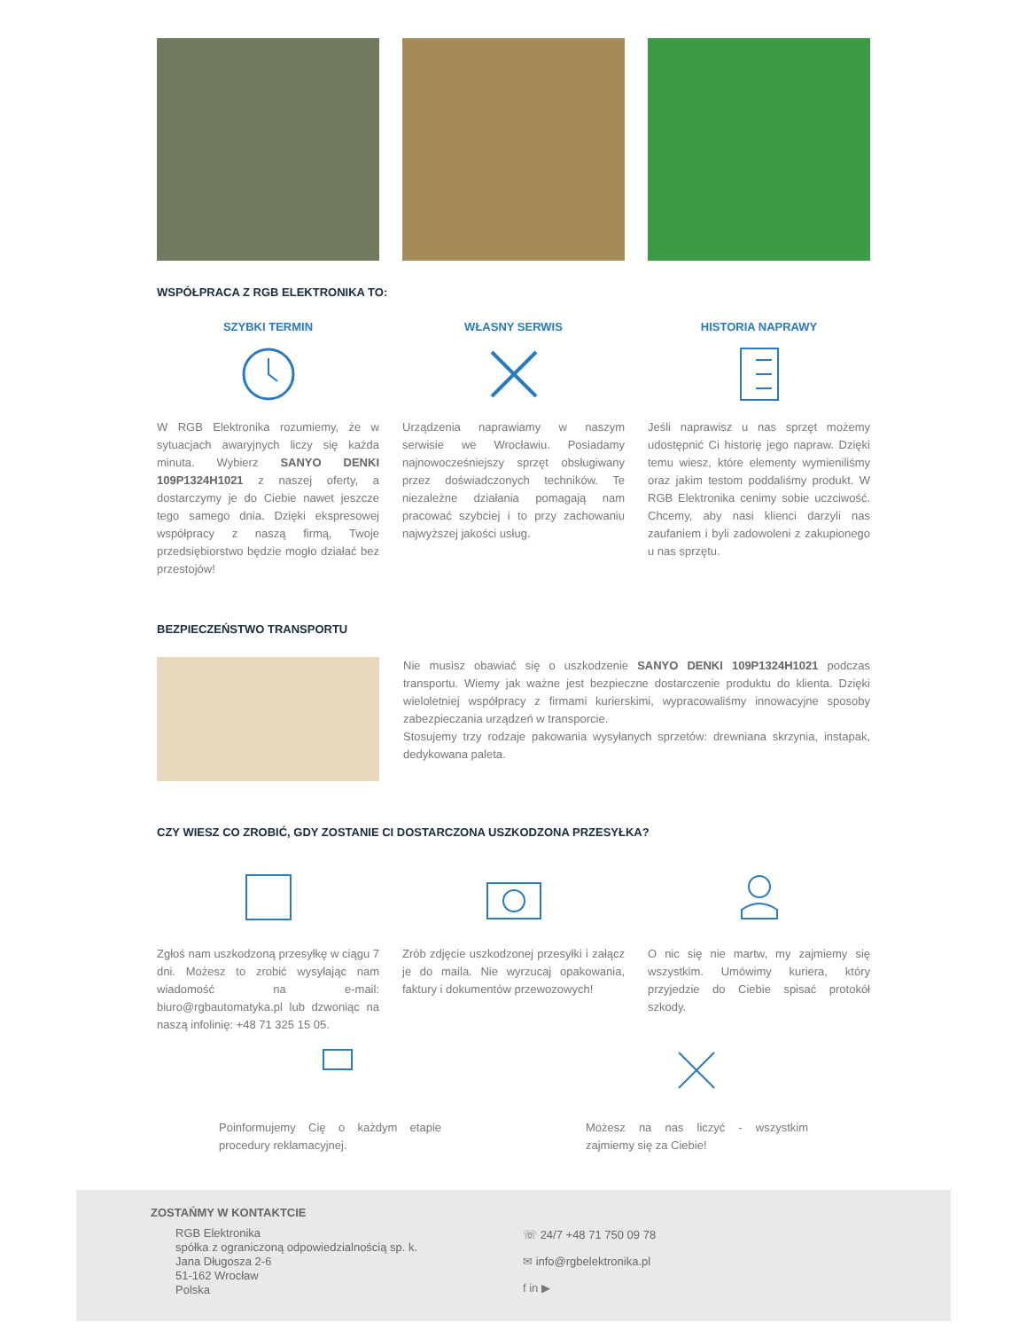WSPÓŁPRACA Z RGB ELEKTRONIKA TO:
SZYBKI TERMIN
W RGB Elektronika rozumiemy, że w sytuacjach awaryjnych liczy się każda minuta. Wybierz SANYO DENKI 109P1324H1021 z naszej oferty, a dostarczymy je do Ciebie nawet jeszcze tego samego dnia. Dzięki ekspresowej współpracy z naszą firmą, Twoje przedsiębiorstwo będzie mogło działać bez przestojów!
WŁASNY SERWIS
Urządzenia naprawiamy w naszym serwisie we Wrocławiu. Posiadamy najnowocześniejszy sprzęt obsługiwany przez doświadczonych techników. Te niezależne działania pomagają nam pracować szybciej i to przy zachowaniu najwyższej jakości usług.
HISTORIA NAPRAWY
Jeśli naprawisz u nas sprzęt możemy udostępnić Ci historię jego napraw. Dzięki temu wiesz, które elementy wymieniliśmy oraz jakim testom poddaliśmy produkt. W RGB Elektronika cenimy sobie uczciwość. Chcemy, aby nasi klienci darzyli nas zaufaniem i byli zadowoleni z zakupionego u nas sprzętu.
BEZPIECZEŃSTWO TRANSPORTU
Nie musisz obawiać się o uszkodzenie SANYO DENKI 109P1324H1021 podczas transportu. Wiemy jak ważne jest bezpieczne dostarczenie produktu do klienta. Dzięki wieloletniej współpracy z firmami kurierskimi, wypracowaliśmy innowacyjne sposoby zabezpieczania urządzeń w transporcie.
Stosujemy trzy rodzaje pakowania wysyłanych sprzetów: drewniana skrzynia, instapak, dedykowana paleta.
CZY WIESZ CO ZROBIĆ, GDY ZOSTANIE CI DOSTARCZONA USZKODZONA PRZESYŁKA?
Zgłoś nam uszkodzoną przesyłkę w ciągu 7 dni. Możesz to zrobić wysyłając nam wiadomość na e-mail: biuro@rgbautomatyka.pl lub dzwoniąc na naszą infolinię: +48 71 325 15 05.
Zrób zdjęcie uszkodzonej przesyłki i załącz je do maila. Nie wyrzucaj opakowania, faktury i dokumentów przewozowych!
O nic się nie martw, my zajmiemy się wszystkim. Umówimy kuriera, który przyjedzie do Ciebie spisać protokół szkody.
Poinformujemy Cię o każdym etapie procedury reklamacyjnej.
Możesz na nas liczyć - wszystkim zajmiemy się za Ciebie!
ZOSTAŃMY W KONTAKTCIE
RGB Elektronika
spółka z ograniczoną odpowiedzialnością sp. k.
Jana Długosza 2-6
51-162 Wrocław
Polska
☏ 24/7 +48 71 750 09 78
✉ info@rgbelektronika.pl
f in ▶